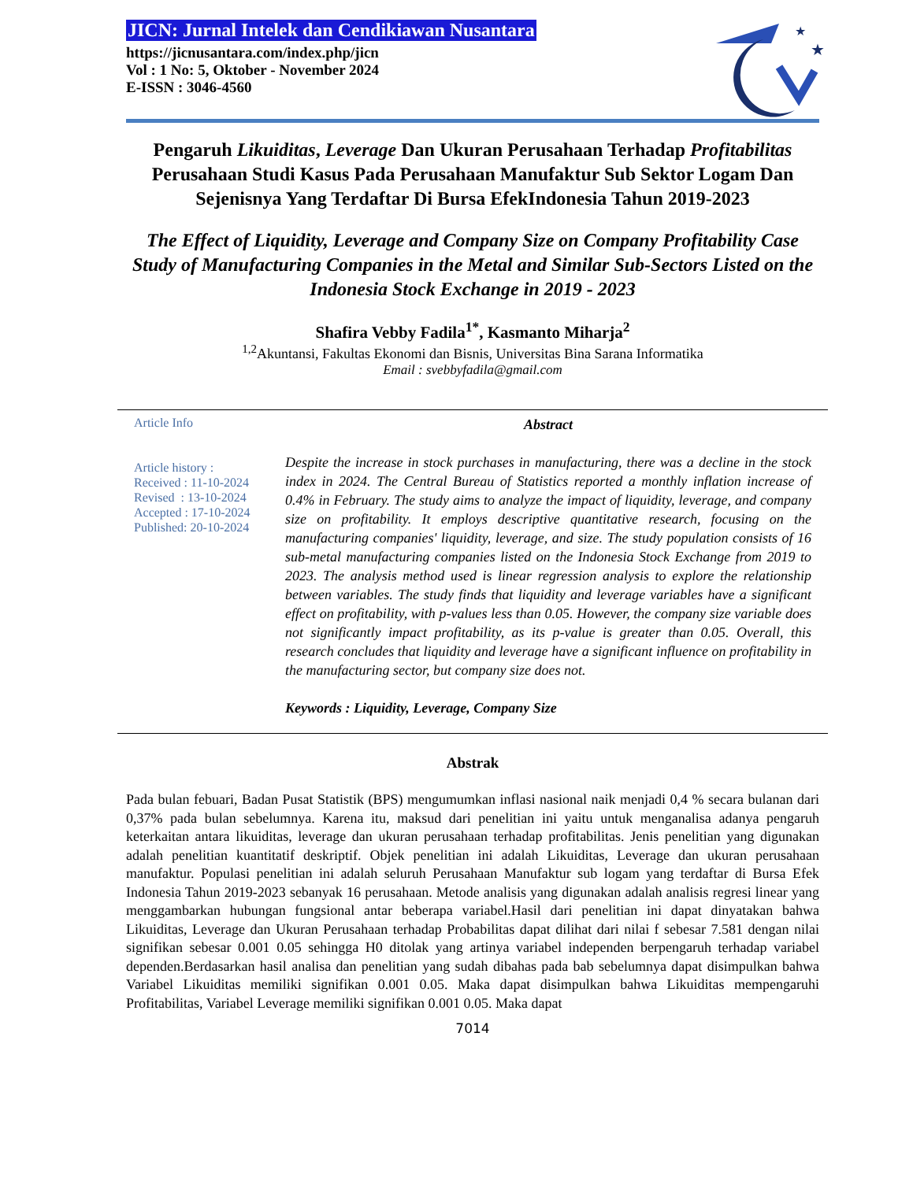JICN: Jurnal Intelek dan Cendikiawan Nusantara
https://jicnusantara.com/index.php/jicn
Vol : 1 No: 5, Oktober - November 2024
E-ISSN : 3046-4560
★
★
Pengaruh Likuiditas, Leverage Dan Ukuran Perusahaan Terhadap Profitabilitas Perusahaan Studi Kasus Pada Perusahaan Manufaktur Sub Sektor Logam Dan Sejenisnya Yang Terdaftar Di Bursa EfekIndonesia Tahun 2019-2023
The Effect of Liquidity, Leverage and Company Size on Company Profitability Case Study of Manufacturing Companies in the Metal and Similar Sub-Sectors Listed on the Indonesia Stock Exchange in 2019 - 2023
Shafira Vebby Fadila<sup>1*</sup>, Kasmanto Miharja<sup>2</sup>
<sup>1,2</sup>Akuntansi, Fakultas Ekonomi dan Bisnis, Universitas Bina Sarana Informatika
Email : svebbyfadila@gmail.com
Article Info
Article history :
Received : 11-10-2024
Revised : 13-10-2024
Accepted : 17-10-2024
Published: 20-10-2024
Abstract
Despite the increase in stock purchases in manufacturing, there was a decline in the stock index in 2024. The Central Bureau of Statistics reported a monthly inflation increase of 0.4% in February. The study aims to analyze the impact of liquidity, leverage, and company size on profitability. It employs descriptive quantitative research, focusing on the manufacturing companies' liquidity, leverage, and size. The study population consists of 16 sub-metal manufacturing companies listed on the Indonesia Stock Exchange from 2019 to 2023. The analysis method used is linear regression analysis to explore the relationship between variables. The study finds that liquidity and leverage variables have a significant effect on profitability, with p-values less than 0.05. However, the company size variable does not significantly impact profitability, as its p-value is greater than 0.05. Overall, this research concludes that liquidity and leverage have a significant influence on profitability in the manufacturing sector, but company size does not.
Keywords : Liquidity, Leverage, Company Size
Abstrak
Pada bulan febuari, Badan Pusat Statistik (BPS) mengumumkan inflasi nasional naik menjadi 0,4 % secara bulanan dari 0,37% pada bulan sebelumnya. Karena itu, maksud dari penelitian ini yaitu untuk menganalisa adanya pengaruh keterkaitan antara likuiditas, leverage dan ukuran perusahaan terhadap profitabilitas. Jenis penelitian yang digunakan adalah penelitian kuantitatif deskriptif. Objek penelitian ini adalah Likuiditas, Leverage dan ukuran perusahaan manufaktur. Populasi penelitian ini adalah seluruh Perusahaan Manufaktur sub logam yang terdaftar di Bursa Efek Indonesia Tahun 2019-2023 sebanyak 16 perusahaan. Metode analisis yang digunakan adalah analisis regresi linear yang menggambarkan hubungan fungsional antar beberapa variabel.Hasil dari penelitian ini dapat dinyatakan bahwa Likuiditas, Leverage dan Ukuran Perusahaan terhadap Probabilitas dapat dilihat dari nilai f sebesar 7.581 dengan nilai signifikan sebesar 0.001 0.05 sehingga H0 ditolak yang artinya variabel independen berpengaruh terhadap variabel dependen.Berdasarkan hasil analisa dan penelitian yang sudah dibahas pada bab sebelumnya dapat disimpulkan bahwa Variabel Likuiditas memiliki signifikan 0.001 0.05. Maka dapat disimpulkan bahwa Likuiditas mempengaruhi Profitabilitas, Variabel Leverage memiliki signifikan 0.001 0.05. Maka dapat
7014